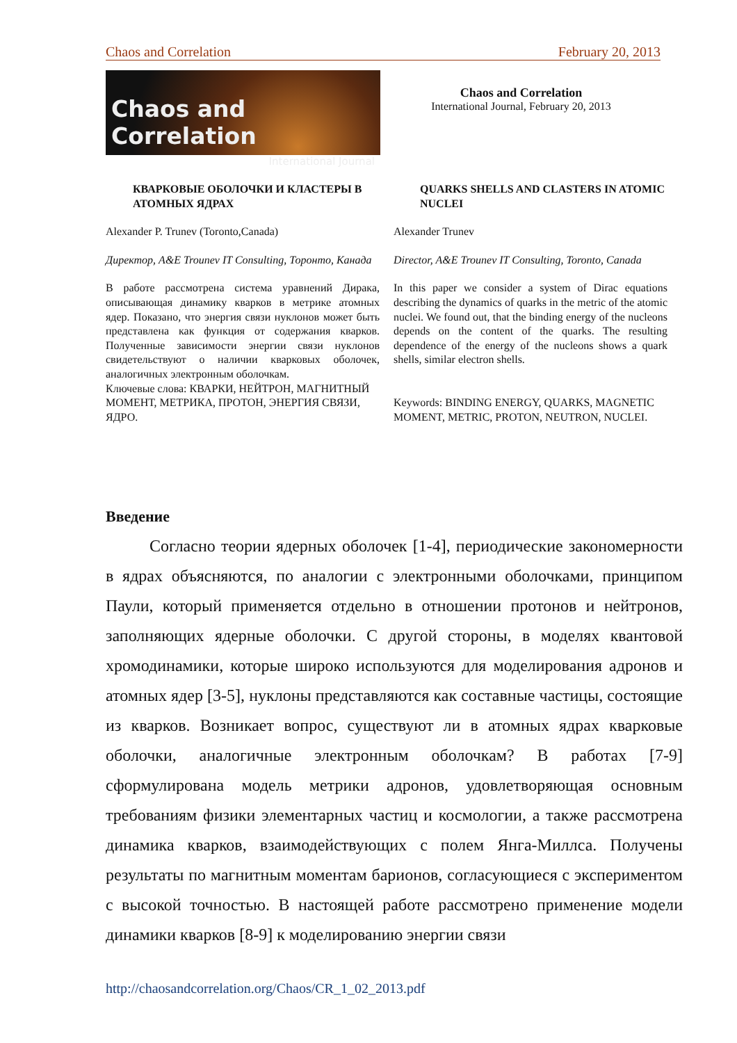Chaos and Correlation February 20, 2013
Chaos and Correlation
International Journal
Chaos and Correlation
International Journal, February 20, 2013
КВАРКОВЫЕ ОБОЛОЧКИ И КЛАСТЕРЫ В АТОМНЫХ ЯДРАХ
Alexander P. Trunev (Toronto,Canada)
Директор, A&E Trounev IT Consulting, Торонто, Канада
В работе рассмотрена система уравнений Дирака, описывающая динамику кварков в метрике атомных ядер. Показано, что энергия связи нуклонов может быть представлена как функция от содержания кварков. Полученные зависимости энергии связи нуклонов свидетельствуют о наличии кварковых оболочек, аналогичных электронным оболочкам.
Ключевые слова: КВАРКИ, НЕЙТРОН, МАГНИТНЫЙ МОМЕНТ, МЕТРИКА, ПРОТОН, ЭНЕРГИЯ СВЯЗИ, ЯДРО.
QUARKS SHELLS AND CLASTERS IN ATOMIC NUCLEI
Alexander Trunev
Director, A&E Trounev IT Consulting, Toronto, Canada
In this paper we consider a system of Dirac equations describing the dynamics of quarks in the metric of the atomic nuclei. We found out, that the binding energy of the nucleons depends on the content of the quarks. The resulting dependence of the energy of the nucleons shows a quark shells, similar electron shells.
Keywords: BINDING ENERGY, QUARKS, MAGNETIC MOMENT, METRIC, PROTON, NEUTRON, NUCLEI.
Введение
Согласно теории ядерных оболочек [1-4], периодические закономерности в ядрах объясняются, по аналогии с электронными оболочками, принципом Паули, который применяется отдельно в отношении протонов и нейтронов, заполняющих ядерные оболочки. С другой стороны, в моделях квантовой хромодинамики, которые широко используются для моделирования адронов и атомных ядер [3-5], нуклоны представляются как составные частицы, состоящие из кварков. Возникает вопрос, существуют ли в атомных ядрах кварковые оболочки, аналогичные электронным оболочкам? В работах [7-9] сформулирована модель метрики адронов, удовлетворяющая основным требованиям физики элементарных частиц и космологии, а также рассмотрена динамика кварков, взаимодействующих с полем Янга-Миллса. Получены результаты по магнитным моментам барионов, согласующиеся с экспериментом с высокой точностью. В настоящей работе рассмотрено применение модели динамики кварков [8-9] к моделированию энергии связи
http://chaosandcorrelation.org/Chaos/CR_1_02_2013.pdf